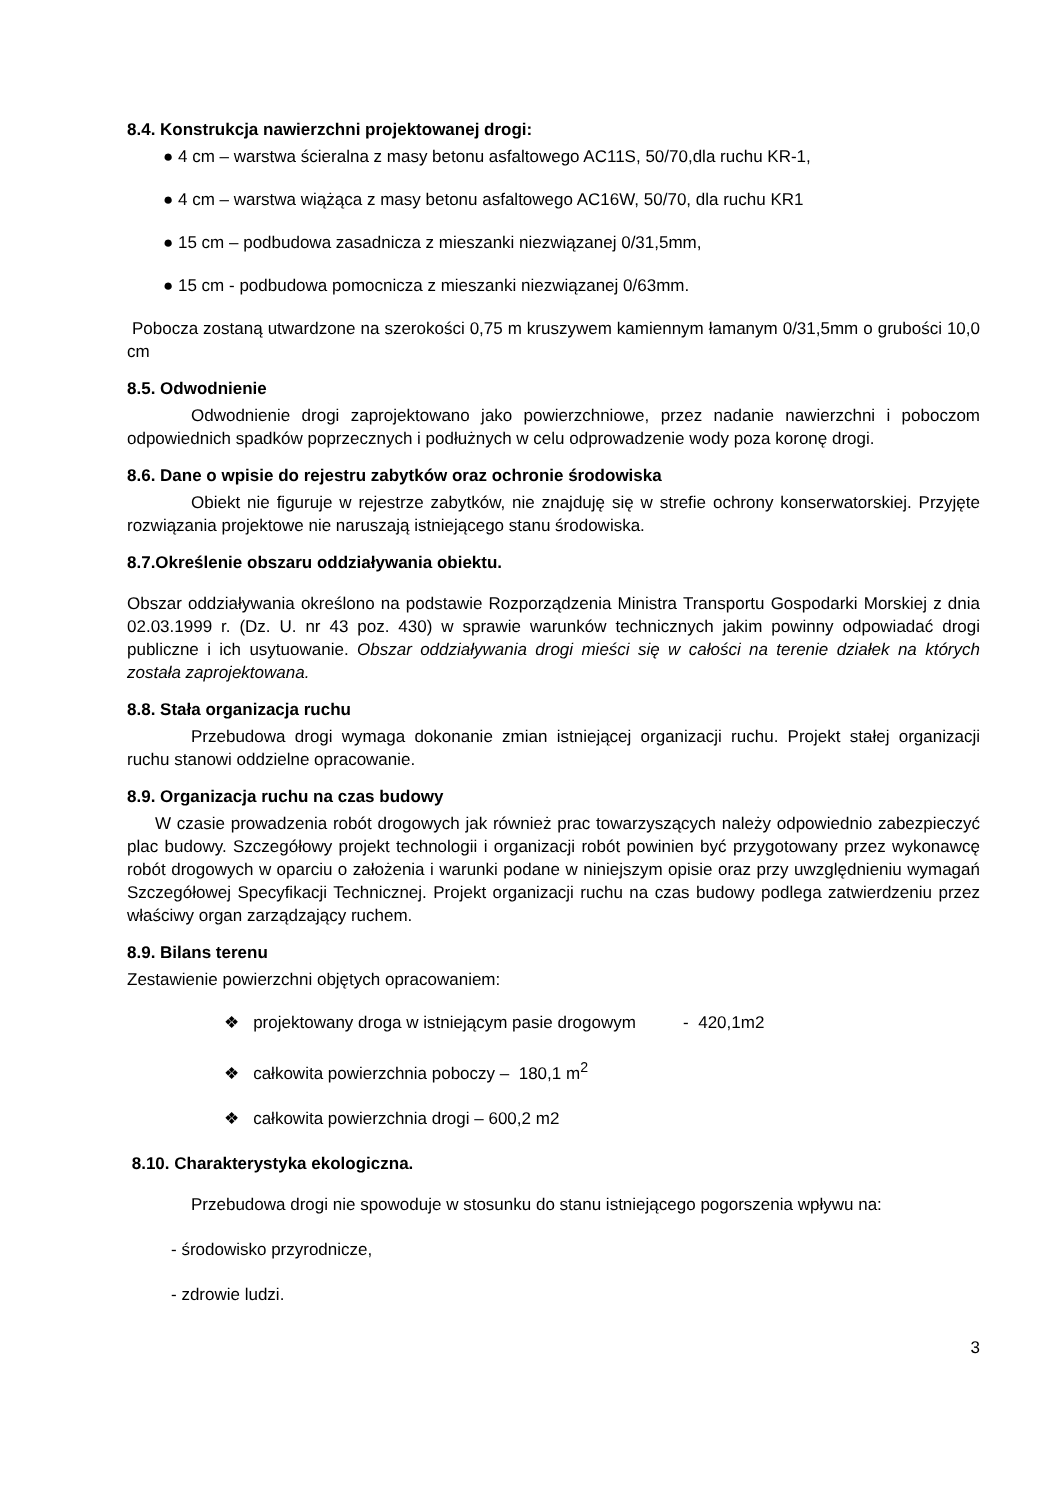8.4. Konstrukcja nawierzchni projektowanej drogi:
● 4 cm – warstwa ścieralna z masy betonu asfaltowego AC11S, 50/70,dla ruchu KR-1,
● 4 cm – warstwa wiążąca z masy betonu asfaltowego AC16W, 50/70, dla ruchu KR1
● 15 cm – podbudowa zasadnicza z mieszanki niezwiązanej 0/31,5mm,
● 15 cm - podbudowa pomocnicza z mieszanki niezwiązanej 0/63mm.
Pobocza zostaną utwardzone na szerokości 0,75 m kruszywem kamiennym łamanym 0/31,5mm o grubości 10,0 cm
8.5. Odwodnienie
Odwodnienie drogi zaprojektowano jako powierzchniowe, przez nadanie nawierzchni i poboczom odpowiednich spadków poprzecznych i podłużnych w celu odprowadzenie wody poza koronę drogi.
8.6. Dane o wpisie do rejestru zabytków oraz ochronie środowiska
Obiekt nie figuruje w rejestrze zabytków, nie znajduję się w strefie ochrony konserwatorskiej. Przyjęte rozwiązania projektowe nie naruszają istniejącego stanu środowiska.
8.7.Określenie obszaru oddziaływania obiektu.
Obszar oddziaływania określono na podstawie Rozporządzenia Ministra Transportu Gospodarki Morskiej z dnia 02.03.1999 r. (Dz. U. nr 43 poz. 430) w sprawie warunków technicznych jakim powinny odpowiadać drogi publiczne i ich usytuowanie. Obszar oddziaływania drogi mieści się w całości na terenie działek na których została zaprojektowana.
8.8. Stała organizacja ruchu
Przebudowa drogi wymaga dokonanie zmian istniejącej organizacji ruchu. Projekt stałej organizacji ruchu stanowi oddzielne opracowanie.
8.9. Organizacja ruchu na czas budowy
W czasie prowadzenia robót drogowych jak również prac towarzyszących należy odpowiednio zabezpieczyć plac budowy. Szczegółowy projekt technologii i organizacji robót powinien być przygotowany przez wykonawcę robót drogowych w oparciu o założenia i warunki podane w niniejszym opisie oraz przy uwzględnieniu wymagań Szczegółowej Specyfikacji Technicznej. Projekt organizacji ruchu na czas budowy podlega zatwierdzeniu przez właściwy organ zarządzający ruchem.
8.9. Bilans terenu
Zestawienie powierzchni objętych opracowaniem:
❖ projektowany droga w istniejącym pasie drogowym - 420,1m2
❖ całkowita powierzchnia poboczy – 180,1 m<sup>2</sup>
❖ całkowita powierzchnia drogi – 600,2 m2
8.10. Charakterystyka ekologiczna.
Przebudowa drogi nie spowoduje w stosunku do stanu istniejącego pogorszenia wpływu na:
- środowisko przyrodnicze,
- zdrowie ludzi.
3